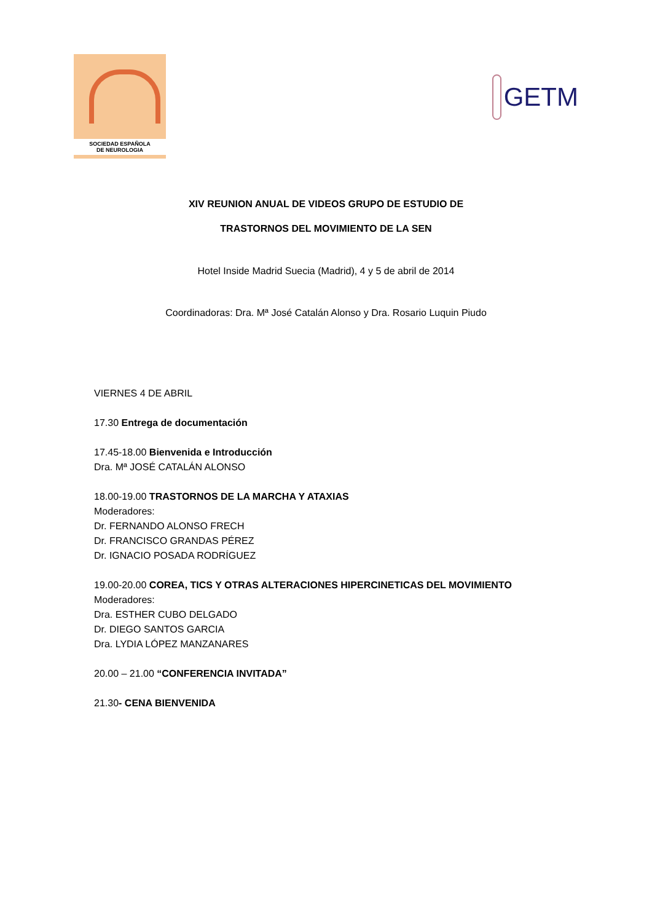SOCIEDAD ESPAÑOLA
DE NEUROLOGIA
GETM
XIV REUNION ANUAL DE VIDEOS GRUPO DE ESTUDIO DE
TRASTORNOS DEL MOVIMIENTO DE LA SEN
Hotel Inside Madrid Suecia (Madrid), 4 y 5 de abril de 2014
Coordinadoras: Dra. Mª José Catalán Alonso y Dra. Rosario Luquin Piudo
VIERNES 4 DE ABRIL
17.30 Entrega de documentación
17.45-18.00 Bienvenida e Introducción
Dra. Mª JOSÉ CATALÁN ALONSO
18.00-19.00 TRASTORNOS DE LA MARCHA Y ATAXIAS
Moderadores:
Dr. FERNANDO ALONSO FRECH
Dr. FRANCISCO GRANDAS PÉREZ
Dr. IGNACIO POSADA RODRÍGUEZ
19.00-20.00 COREA, TICS Y OTRAS ALTERACIONES HIPERCINETICAS DEL MOVIMIENTO
Moderadores:
Dra. ESTHER CUBO DELGADO
Dr. DIEGO SANTOS GARCIA
Dra. LYDIA LÓPEZ MANZANARES
20.00 – 21.00 “CONFERENCIA INVITADA”
21.30- CENA BIENVENIDA